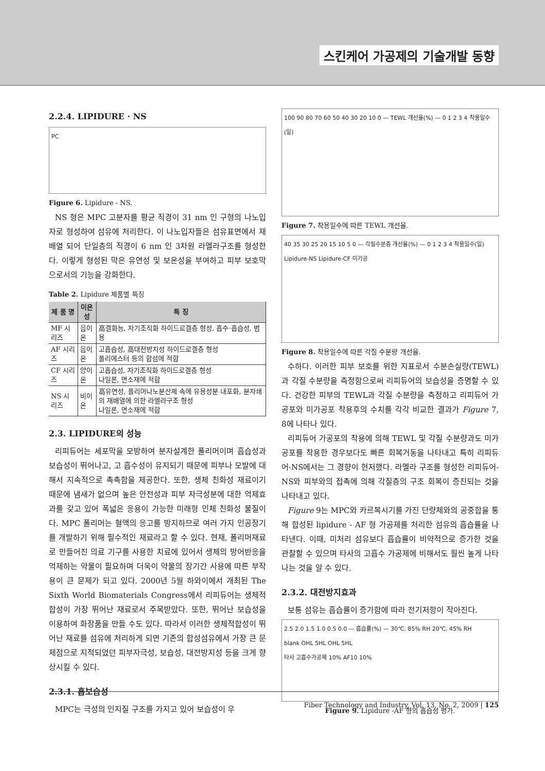스킨케어 가공제의 기술개발 동향
2.2.4. LIPIDURE · NS
PC
Figure 6. Lipidure - NS.
NS 형은 MPC 고분자를 평균 직경이 31 nm 인 구형의 나노입자로 형성하여 섬유에 처리한다. 이 나노입자들은 섬유표면에서 재배열 되어 단일층의 직경이 6 nm 인 3차원 라멜라구조를 형성한다. 이렇게 형성된 막은 유연성 및 보온성을 부여하고 피부 보호막으로서의 기능을 강화한다.
Table 2. Lipidure 제품별 특징
| 제 품 명 | 이온성 | 특 징 |
| --- | --- | --- |
| MF 시리즈 | 음이온 | 高겔화능, 자기조직화 하이드로겔층 형성, 흡수·흡습성, 범용 |
| AF 시리즈 | 음이온 | 고흡습성, 高대전방지성 하이드로겔층 형성 폴리에스터 등의 합섬에 적합 |
| CF 시리즈 | 양이온 | 고흡습성, 자기조직화 하이드로겔층 형성 나일론, 면소재에 적합 |
| NS 시리즈 | 비이온 | 高유연성, 폴리머나노분산제 속에 유용성분 내포화, 분자쇄의 재배열에 의한 라멜라구조 형성 나일론, 면소재에 적합 |
2.3. LIPIDURE의 성능
리피듀어는 세포막을 모방하여 분자설계한 폴리머이며 흡습성과 보습성이 뛰어나고, 고 흡수성이 유지되기 때문에 피부나 모발에 대해서 지속적으로 촉촉함을 제공한다. 또한, 생체 친화성 재료이기 때문에 냄새가 없으며 높은 안전성과 피부 자극성분에 대한 억제효과를 갖고 있어 폭넓은 응용이 가능한 미래형 인체 친화성 물질이다. MPC 폴리머는 혈액의 응고를 방지하므로 여러 가지 인공장기를 개발하기 위해 필수적인 재료라고 할 수 있다. 현재, 폴리머재료로 만들어진 의료 기구를 사용한 치료에 있어서 생체의 방어반응을 억제하는 약물이 필요하며 더욱이 약물의 장기간 사용에 따른 부작용이 큰 문제가 되고 있다. 2000년 5월 하와이에서 개최된 The Sixth World Biomaterials Congress에서 리피듀어는 생체적합성이 가장 뛰어난 재료로서 주목받았다. 또한, 뛰어난 보습성을 이용하여 화장품을 만들 수도 있다. 따라서 이러한 생체적합성이 뛰어난 재료를 섬유에 처리하게 되면 기존의 합성섬유에서 가장 큰 문제점으로 지적되었던 피부자극성, 보습성, 대전방지성 등을 크게 향상시킬 수 있다.
2.3.1. 흡보습성
MPC는 극성의 인지질 구조를 가지고 있어 보습성이 우
100 90 80 70 60 50 40 30 20 10 0 — TEWL 개선율(%) — 0 1 2 3 4 착용일수(일)
Figure 7. 착용일수에 따른 TEWL 개선율.
40 35 30 25 20 15 10 5 0 — 각질수분층 개선율(%) — 0 1 2 3 4 착용일수(일)
Lipidure-NS Lipidure-CF 미가공
Figure 8. 착용일수에 따른 각질 수분량 개선율.
수하다. 이러한 피부 보호를 위한 지표로서 수분손실량(TEWL)과 각질 수분량을 측정함으로써 리피듀어의 보습성을 증명할 수 있다. 건강한 피부의 TEWL과 각질 수분량을 측정하고 리피듀어 가공포와 미가공포 착용후의 수치를 각각 비교한 결과가 Figure 7, 8에 나타나 있다.
리피듀어 가공포의 착용에 의해 TEWL 및 각질 수분량과도 미가공포를 착용한 경우보다도 빠른 회복거동을 나타내고 특히 리피듀어-NS에서는 그 경향이 현저했다. 라멜라 구조를 형성한 리피듀어-NS와 피부와의 접촉에 의해 각질층의 구조 회복이 증진되는 것을 나타내고 있다.
Figure 9는 MPC와 카르복시기를 가진 단량체와의 공중합을 통해 합성된 lipidure - AF 형 가공제를 처리한 섬유의 흡습률을 나타낸다. 이때, 미처리 섬유보다 흡습률이 비약적으로 증가한 것을 관찰할 수 있으며 타사의 고흡수 가공제에 비해서도 훨씬 높게 나타나는 것을 알 수 있다.
2.3.2. 대전방지효과
보통 섬유는 흡습률이 증가함에 따라 전기저항이 작아진다.
2.5 2.0 1.5 1.0 0.5 0.0 — 흡습률(%) — 30℃, 85% RH 20℃, 45% RH
blank OHL 5HL OHL 5HL
타사 고흡수가공제 10% AF10 10%
Figure 9. Lipidure -AF 형의 흡습성 평가.
Fiber Technology and Industry, Vol. 13, No. 2, 2009 | 125